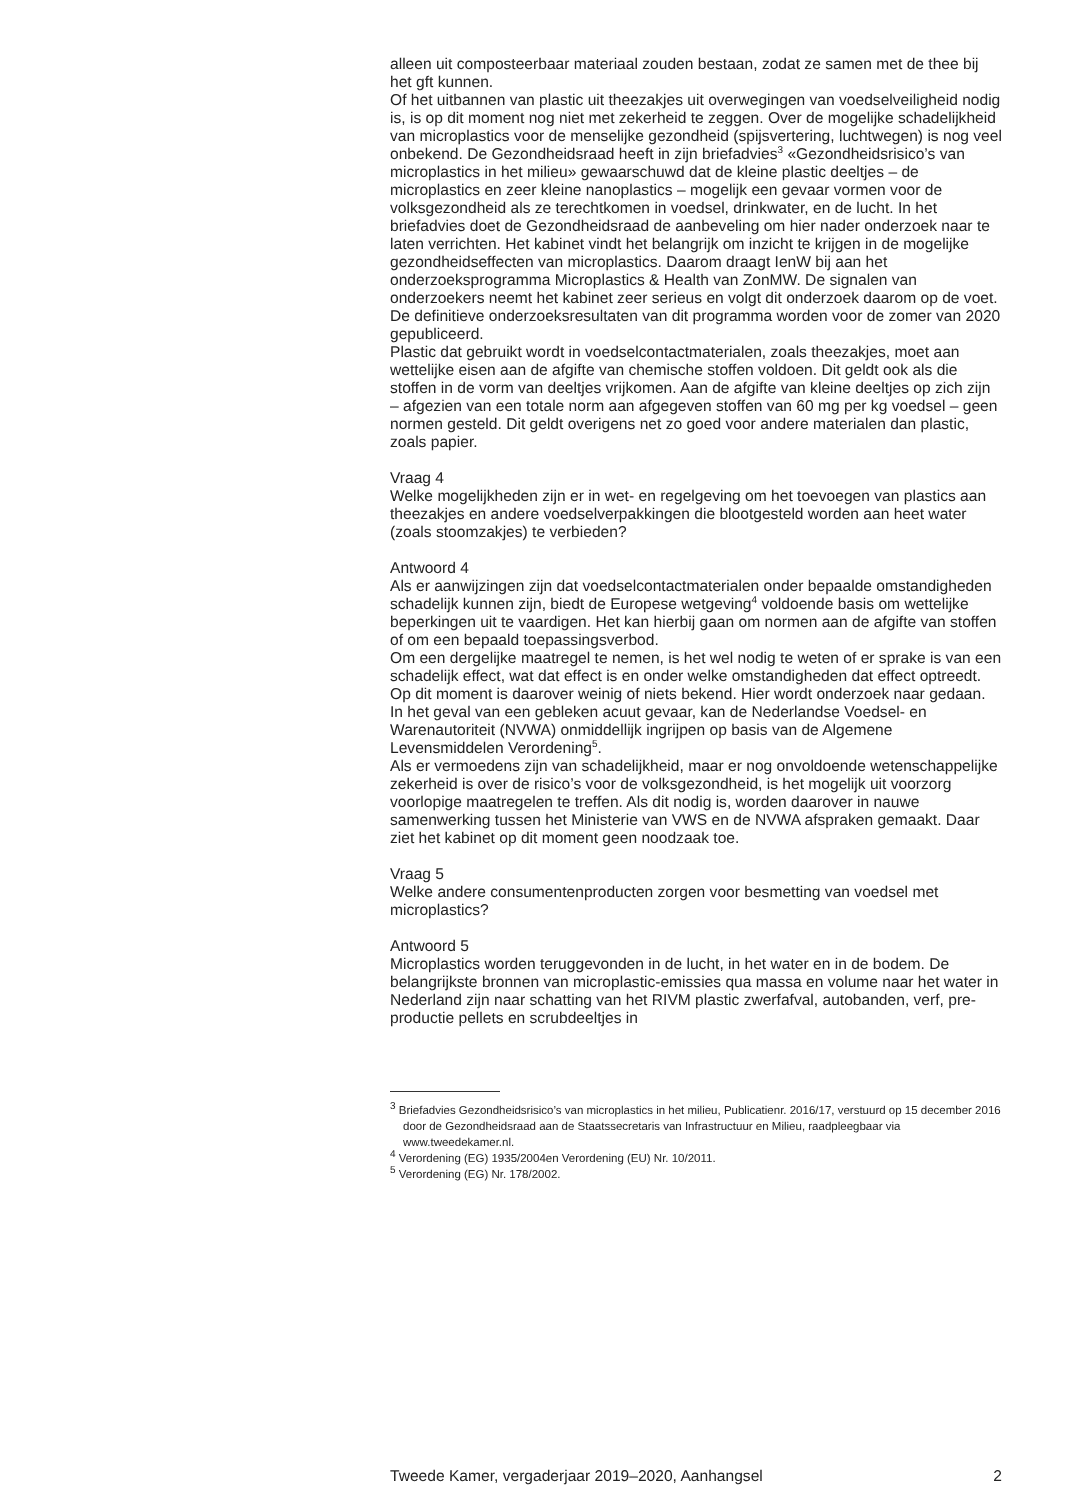alleen uit composteerbaar materiaal zouden bestaan, zodat ze samen met de thee bij het gft kunnen.
Of het uitbannen van plastic uit theezakjes uit overwegingen van voedselveiligheid nodig is, is op dit moment nog niet met zekerheid te zeggen. Over de mogelijke schadelijkheid van microplastics voor de menselijke gezondheid (spijsvertering, luchtwegen) is nog veel onbekend. De Gezondheidsraad heeft in zijn briefadvies<sup>3</sup> «Gezondheidsrisico’s van microplastics in het milieu» gewaarschuwd dat de kleine plastic deeltjes – de microplastics en zeer kleine nanoplastics – mogelijk een gevaar vormen voor de volksgezondheid als ze terechtkomen in voedsel, drinkwater, en de lucht. In het briefadvies doet de Gezondheidsraad de aanbeveling om hier nader onderzoek naar te laten verrichten. Het kabinet vindt het belangrijk om inzicht te krijgen in de mogelijke gezondheidseffecten van microplastics. Daarom draagt IenW bij aan het onderzoeksprogramma Microplastics & Health van ZonMW. De signalen van onderzoekers neemt het kabinet zeer serieus en volgt dit onderzoek daarom op de voet. De definitieve onderzoeksresultaten van dit programma worden voor de zomer van 2020 gepubliceerd.
Plastic dat gebruikt wordt in voedselcontactmaterialen, zoals theezakjes, moet aan wettelijke eisen aan de afgifte van chemische stoffen voldoen. Dit geldt ook als die stoffen in de vorm van deeltjes vrijkomen. Aan de afgifte van kleine deeltjes op zich zijn – afgezien van een totale norm aan afgegeven stoffen van 60 mg per kg voedsel – geen normen gesteld. Dit geldt overigens net zo goed voor andere materialen dan plastic, zoals papier.
Vraag 4
Welke mogelijkheden zijn er in wet- en regelgeving om het toevoegen van plastics aan theezakjes en andere voedselverpakkingen die blootgesteld worden aan heet water (zoals stoomzakjes) te verbieden?
Antwoord 4
Als er aanwijzingen zijn dat voedselcontactmaterialen onder bepaalde omstandigheden schadelijk kunnen zijn, biedt de Europese wetgeving<sup>4</sup> voldoende basis om wettelijke beperkingen uit te vaardigen. Het kan hierbij gaan om normen aan de afgifte van stoffen of om een bepaald toepassingsverbod.
Om een dergelijke maatregel te nemen, is het wel nodig te weten of er sprake is van een schadelijk effect, wat dat effect is en onder welke omstandigheden dat effect optreedt. Op dit moment is daarover weinig of niets bekend. Hier wordt onderzoek naar gedaan.
In het geval van een gebleken acuut gevaar, kan de Nederlandse Voedsel- en Warenautoriteit (NVWA) onmiddellijk ingrijpen op basis van de Algemene Levensmiddelen Verordening<sup>5</sup>.
Als er vermoedens zijn van schadelijkheid, maar er nog onvoldoende wetenschappelijke zekerheid is over de risico’s voor de volksgezondheid, is het mogelijk uit voorzorg voorlopige maatregelen te treffen. Als dit nodig is, worden daarover in nauwe samenwerking tussen het Ministerie van VWS en de NVWA afspraken gemaakt. Daar ziet het kabinet op dit moment geen noodzaak toe.
Vraag 5
Welke andere consumentenproducten zorgen voor besmetting van voedsel met microplastics?
Antwoord 5
Microplastics worden teruggevonden in de lucht, in het water en in de bodem. De belangrijkste bronnen van microplastic-emissies qua massa en volume naar het water in Nederland zijn naar schatting van het RIVM plastic zwerfafval, autobanden, verf, pre-productie pellets en scrubdeeltjes in
<sup>3</sup> Briefadvies Gezondheidsrisico’s van microplastics in het milieu, Publicatienr. 2016/17, verstuurd op 15 december 2016 door de Gezondheidsraad aan de Staatssecretaris van Infrastructuur en Milieu, raadpleegbaar via www.tweedekamer.nl.
<sup>4</sup> Verordening (EG) 1935/2004en Verordening (EU) Nr. 10/2011.
<sup>5</sup> Verordening (EG) Nr. 178/2002.
Tweede Kamer, vergaderjaar 2019–2020, Aanhangsel 2